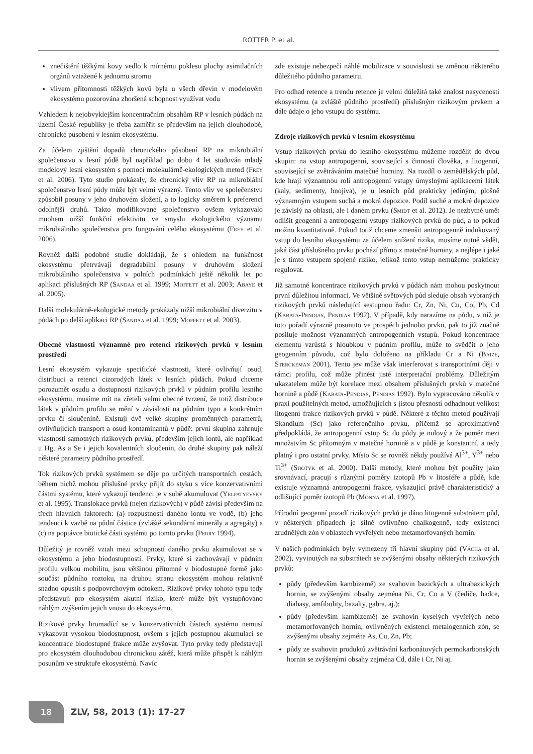ROTTER P. et al.
znečištění těžkými kovy vedlo k mírnému poklesu plochy asimilačních orgánů vztažené k jednomu stromu
vlivem přítomnosti těžkých kovů byla u všech dřevin v modelovém ekosystému pozorována zhoršená schopnost využívat vodu
Vzhledem k nejobvyklejším koncentračním obsahům RP v lesních půdách na území České republiky je třeba zaměřit se především na jejich dlouhodobé, chronické působení v lesním ekosystému.
Za účelem zjištění dopadů chronického působení RP na mikrobiální společenstvo v lesní půdě byl například po dobu 4 let studován mladý modelový lesní ekosystém s pomocí molekulárně-ekologických metod (Frey et al. 2006). Tyto studie prokázaly, že chronický vliv RP na mikrobiální společenstvo lesní půdy může být velmi výrazný. Tento vliv ve společenstvu způsobil posuny v jeho druhovém složení, a to logicky směrem k preferenci odolnější druhů. Takto modifikované společenstvo ovšem vykazovalo mnohem nižší funkční efektivitu ve smyslu ekologického významu mikrobiálního společenstva pro fungování celého ekosystému (Frey et al. 2006).
Rovněž další podobné studie dokládají, že s ohledem na funkčnost ekosystému přetrvávají degradabilní posuny v druhovém složení mikrobiálního společenstva v polních podmínkách ještě několik let po aplikaci příslušných RP (Sandaa et al. 1999; Moffett et al. 2003; Abaye et al. 2005).
Další molekulárně-ekologické metody prokázaly nižší mikrobiální diverzitu v půdách po delší aplikaci RP (Sandaa et al. 1999; Moffett et al. 2003).
Obecné vlastnosti významné pro retenci rizikových prvků v lesním prostředí
Lesní ekosystém vykazuje specifické vlastnosti, které ovlivňují osud, distribuci a retenci cizorodých látek v lesních půdách. Pokud chceme porozumět osudu a dostupnosti rizikových prvků v půdním profilu lesního ekosystému, musíme mít na zřeteli velmi obecné tvrzení, že totiž distribuce látek v půdním profilu se mění v závislosti na půdním typu a konkrétním prvku či sloučenině. Existují dvě velké skupiny proměnných parametrů, ovlivňujících transport a osud kontaminantů v půdě: první skupina zahrnuje vlastnosti samotných rizikových prvků, především jejich iontů, ale například u Hg, As a Se i jejich kovalentních sloučenin, do druhé skupiny pak náleží některé parametry půdního prostředí.
Tok rizikových prvků systémem se děje po určitých transportních cestách, během nichž mohou příslušné prvky přijít do styku s více konzervativními částmi systému, které vykazují tendenci je v sobě akumulovat (Yelpatyevsky et al. 1995). Translokace prvků (nejen rizikových) v půdě závisí především na třech hlavních faktorech: (a) rozpustnosti daného iontu ve vodě, (b) jeho tendenci k vazbě na půdní částice (zvláště sekundární minerály a agregáty) a (c) na poptávce biotické části systému po tomto prvku (Perry 1994).
Důležitý je rovněž vztah mezi schopností daného prvku akumulovat se v ekosystému a jeho biodostupností. Prvky, které si zachovávají v půdním profilu velkou mobilitu, jsou většinou přítomné v biodostupné formě jako součást půdního roztoku, na druhou stranu ekosystém mohou relativně snadno opustit s podpovrchovým odtokem. Rizikové prvky tohoto typu tedy představují pro ekosystém akutní riziko, které může být vystupňováno náhlým zvýšením jejich vnosu do ekosystému.
Rizikové prvky hromadící se v konzervativních částech systému nemusí vykazovat vysokou biodostupnost, ovšem s jejich postupnou akumulací se koncentrace biodostupné frakce může zvyšovat. Tyto prvky tedy představují pro ekosystém dlouhodobou chronickou zátěž, která může přispět k náhlým posunům ve struktuře ekosystémů. Navíc
zde existuje nebezpečí náhlé mobilizace v souvislosti se změnou některého důležitého půdního parametru.
Pro odhad retence a trendu retence je velmi důležitá také znalost nasycenosti ekosystému (a zvláště půdního prostředí) příslušným rizikovým prvkem a dále údaje o jeho vstupu do systému.
Zdroje rizikových prvků v lesním ekosystému
Vstup rizikových prvků do lesního ekosystému můžeme rozdělit do dvou skupin: na vstup antropogenní, související s činností člověka, a litogenní, související se zvětráváním matečné horniny. Na rozdíl o zemědělských půd, kde hrají významnou roli antropogenní vstupy úmyslnými aplikacemi látek (kaly, sedimenty, hnojiva), je u lesních půd prakticky jediným, plošně významným vstupem suchá a mokrá depozice. Podíl suché a mokré depozice je závislý na oblasti, ale i daném prvku (Smidt et al. 2012). Je nezbytné umět odlišit geogenní a antropogenní vstupy rizikových prvků do půd, a to pokud možno kvantitativně. Pokud totiž chceme zmenšit antropogenně indukovaný vstup do lesního ekosystému za účelem snížení rizika, musíme nutně vědět, jaká část příslušného prvku pochází přímo z matečné horniny, a nejlépe i jaké je s tímto vstupem spojené riziko, jelikož tento vstup nemůžeme prakticky regulovat.
Již samotné koncentrace rizikových prvků v půdách nám mohou poskytnout první důležitou informaci. Ve většině světových půd sleduje obsah vybraných rizikových prvků následující sestupnou řadu: Cr, Zn, Ni, Cu, Co, Pb, Cd (Kabata-Pendias, Pendias 1992). V případě, kdy narazíme na půdu, v níž je toto pořadí výrazně posunuto ve prospěch jednoho prvku, pak to již značně posiluje možnost významných antropogenních vstupů. Pokud koncentrace elementu vzrůstá s hloubkou v půdním profilu, může to svědčit o jeho geogenním původu, což bylo doloženo na příkladu Cr a Ni (Baize, Sterckeman 2001). Tento jev může však interferovat s transportními ději v rámci profilu, což může přinést jisté interpretační problémy. Důležitým ukazatelem může být korelace mezi obsahem příslušných prvků v matečné hornině a půdě (Kabata-Pendias, Pendias 1992). Bylo vypracováno několik v praxi použitelných metod, umožňujících s jistou přesností odhadnout velikost litogenní frakce rizikových prvků v půdě. Některé z těchto metod používají Skandium (Sc) jako referenčního prvku, přičemž se aproximativně předpokládá, že antropogenní vstup Sc do půdy je nulový a že poměr mezi množstvím Sc přítomným v matečné hornině a v půdě je konstantní, a tedy platný i pro ostatní prvky. Místo Sc se rovněž někdy používá Al<sup>3+</sup>, Y<sup>3+</sup> nebo Ti<sup>3+</sup> (Shotyk et al. 2000). Další metody, které mohou být použity jako srovnávací, pracují s různými poměry izotopů Pb v litosféře a půdě, kde existuje významná antropogenní frakce, vykazující právě charakteristický a odlišující poměr izotopů Pb (Monna et al. 1997).
Přírodní geogenní pozadí rizikových prvků je dáno litogenně substrátem půd, v některých případech je silně ovlivněno chalkogenně, tedy existencí zrudnělých zón v oblastech vyvřelých nebo metamorfovaných hornin.
V našich podmínkách byly vymezeny tři hlavní skupiny půd (Vácha et al. 2002), vyvinutých na substrátech se zvýšenými obsahy některých rizikových prvků:
půdy (především kambizemě) ze svahovin bazických a ultrabazických hornin, se zvýšenými obsahy zejména Ni, Cr, Co a V (čediče, hadce, diabasy, amfibolity, bazalty, gabra, aj.);
půdy (především kambizemě) ze svahovin kyselých vyvřelých nebo metamorfovaných hornin, ovlivněných existencí metalogenních zón, se zvýšenými obsahy zejména As, Cu, Zn, Pb;
půdy ze svahovin produktů zvětrávání karbonátových permokarbonských hornin se zvýšenými obsahy zejména Cd, dále i Cr, Ni aj.
18
ZLV, 58, 2013 (1): 17-27